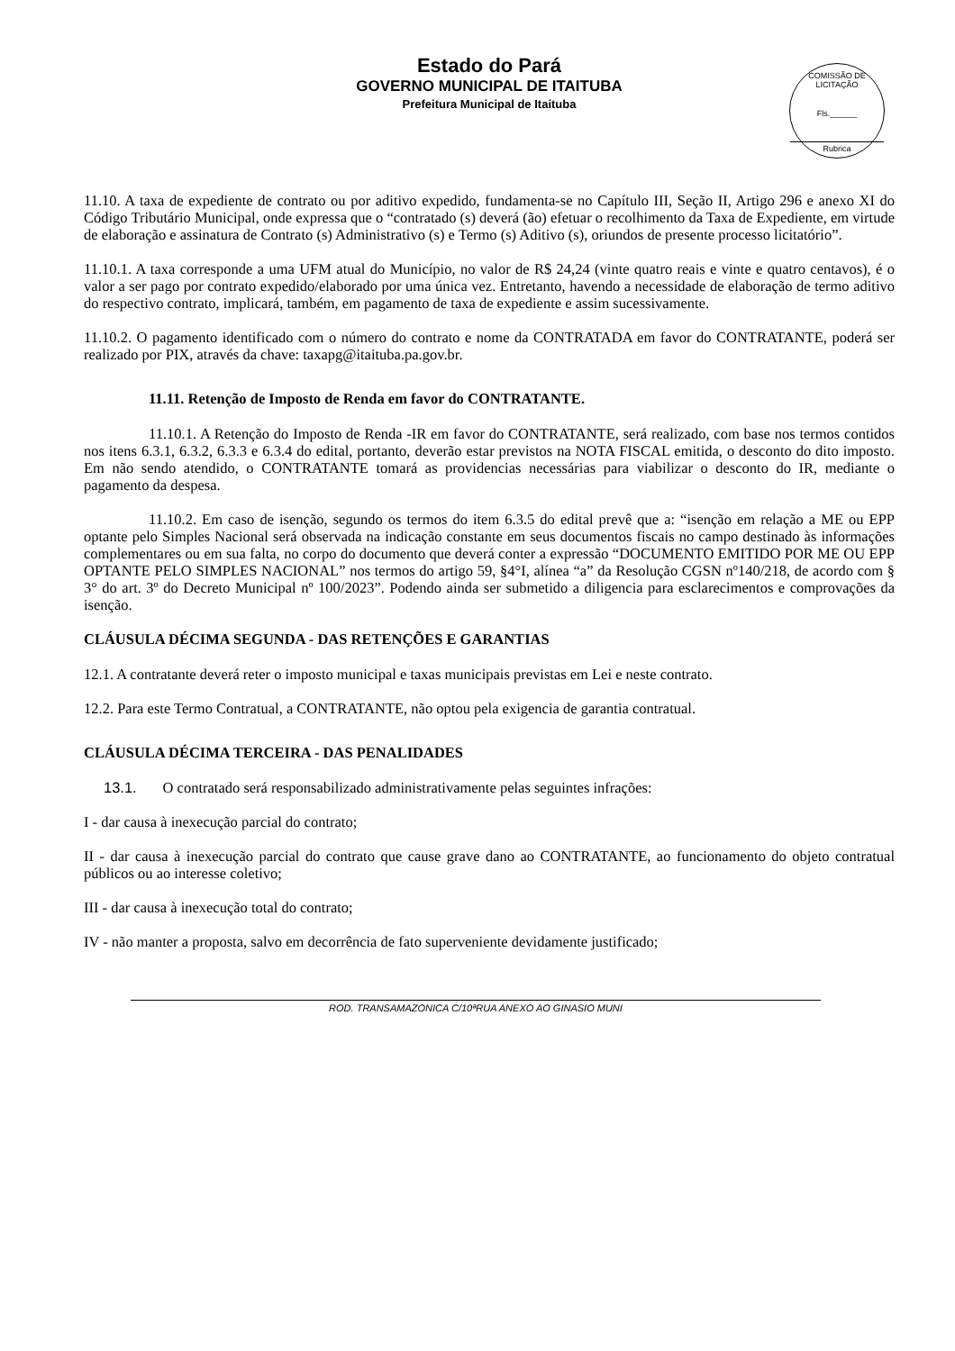Estado do Pará
GOVERNO MUNICIPAL DE ITAITUBA
Prefeitura Municipal de Itaituba
COMISSÃO DE LICITAÇÃO
Fls.______
Rubrica
11.10. A taxa de expediente de contrato ou por aditivo expedido, fundamenta-se no Capítulo III, Seção II, Artigo 296 e anexo XI do Código Tributário Municipal, onde expressa que o “contratado (s) deverá (ão) efetuar o recolhimento da Taxa de Expediente, em virtude de elaboração e assinatura de Contrato (s) Administrativo (s) e Termo (s) Aditivo (s), oriundos de presente processo licitatório”.
11.10.1. A taxa corresponde a uma UFM atual do Município, no valor de R$ 24,24 (vinte quatro reais e vinte e quatro centavos), é o valor a ser pago por contrato expedido/elaborado por uma única vez. Entretanto, havendo a necessidade de elaboração de termo aditivo do respectivo contrato, implicará, também, em pagamento de taxa de expediente e assim sucessivamente.
11.10.2. O pagamento identificado com o número do contrato e nome da CONTRATADA em favor do CONTRATANTE, poderá ser realizado por PIX, através da chave: taxapg@itaituba.pa.gov.br.
11.11. Retenção de Imposto de Renda em favor do CONTRATANTE.
11.10.1. A Retenção do Imposto de Renda -IR em favor do CONTRATANTE, será realizado, com base nos termos contidos nos itens 6.3.1, 6.3.2, 6.3.3 e 6.3.4 do edital, portanto, deverão estar previstos na NOTA FISCAL emitida, o desconto do dito imposto. Em não sendo atendido, o CONTRATANTE tomará as providencias necessárias para viabilizar o desconto do IR, mediante o pagamento da despesa.
11.10.2. Em caso de isenção, segundo os termos do item 6.3.5 do edital prevê que a: “isenção em relação a ME ou EPP optante pelo Simples Nacional será observada na indicação constante em seus documentos fiscais no campo destinado às informações complementares ou em sua falta, no corpo do documento que deverá conter a expressão “DOCUMENTO EMITIDO POR ME OU EPP OPTANTE PELO SIMPLES NACIONAL” nos termos do artigo 59, §4°I, alínea “a” da Resolução CGSN nº140/218, de acordo com § 3° do art. 3º do Decreto Municipal nº 100/2023”. Podendo ainda ser submetido a diligencia para esclarecimentos e comprovações da isenção.
CLÁUSULA DÉCIMA SEGUNDA - DAS RETENÇÕES E GARANTIAS
12.1. A contratante deverá reter o imposto municipal e taxas municipais previstas em Lei e neste contrato.
12.2. Para este Termo Contratual, a CONTRATANTE, não optou pela exigencia de garantia contratual.
CLÁUSULA DÉCIMA TERCEIRA - DAS PENALIDADES
13.1. O contratado será responsabilizado administrativamente pelas seguintes infrações:
I - dar causa à inexecução parcial do contrato;
II - dar causa à inexecução parcial do contrato que cause grave dano ao CONTRATANTE, ao funcionamento do objeto contratual públicos ou ao interesse coletivo;
III - dar causa à inexecução total do contrato;
IV - não manter a proposta, salvo em decorrência de fato superveniente devidamente justificado;
ROD. TRANSAMAZONICA C/10ªRUA ANEXO AO GINASIO MUNI